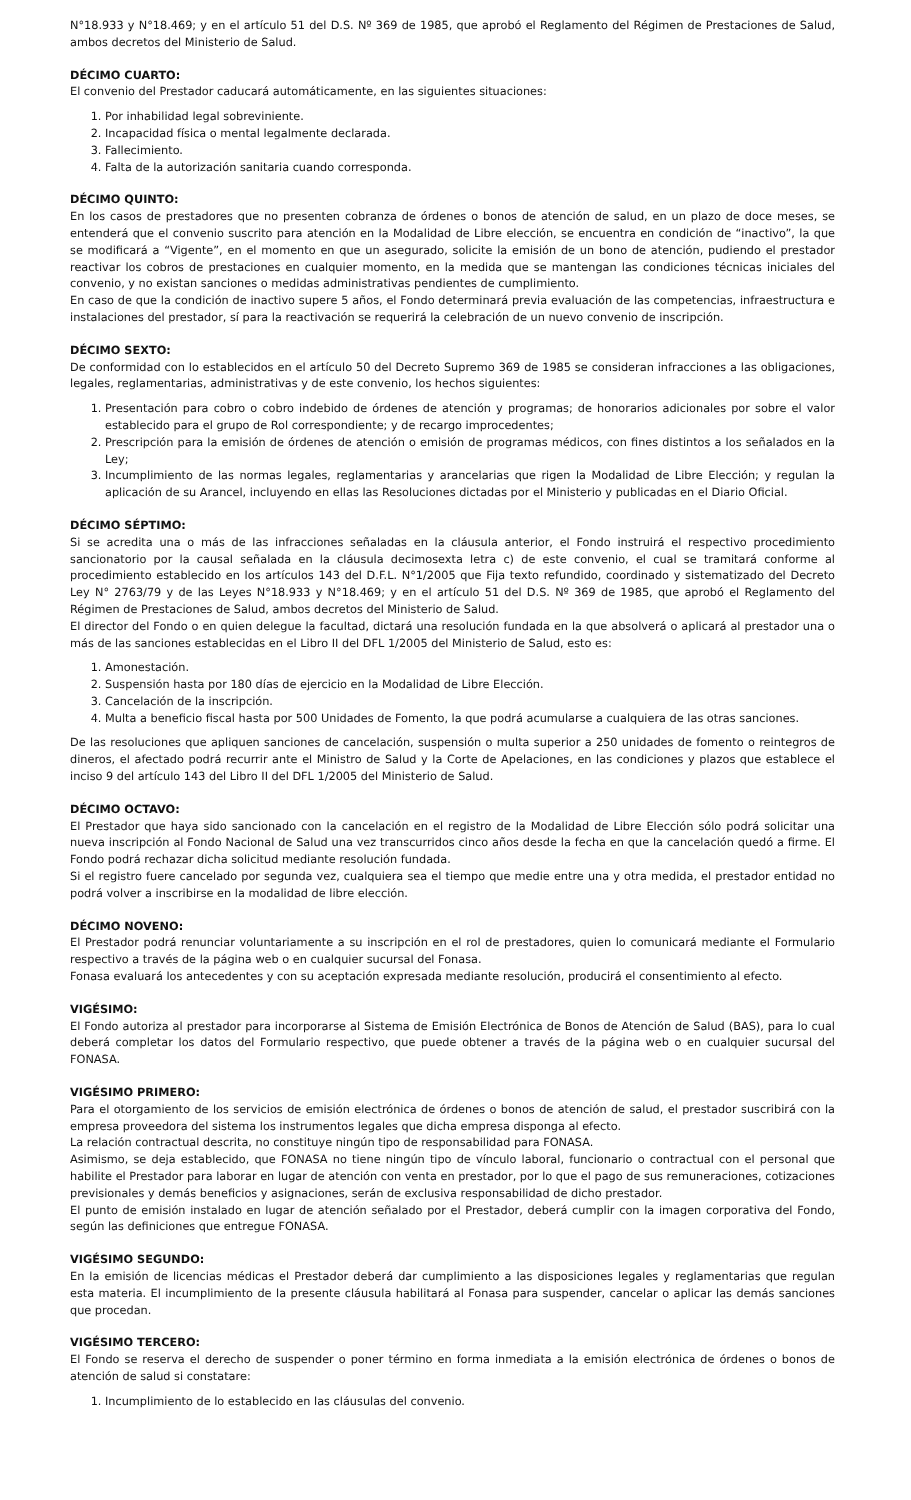N°18.933 y N°18.469; y en el artículo 51 del D.S. Nº 369 de 1985, que aprobó el Reglamento del Régimen de Prestaciones de Salud, ambos decretos del Ministerio de Salud.
DÉCIMO CUARTO:
El convenio del Prestador caducará automáticamente, en las siguientes situaciones:
1. Por inhabilidad legal sobreviniente.
2. Incapacidad física o mental legalmente declarada.
3. Fallecimiento.
4. Falta de la autorización sanitaria cuando corresponda.
DÉCIMO QUINTO:
En los casos de prestadores que no presenten cobranza de órdenes o bonos de atención de salud, en un plazo de doce meses, se entenderá que el convenio suscrito para atención en la Modalidad de Libre elección, se encuentra en condición de “inactivo”, la que se modificará a “Vigente”, en el momento en que un asegurado, solicite la emisión de un bono de atención, pudiendo el prestador reactivar los cobros de prestaciones en cualquier momento, en la medida que se mantengan las condiciones técnicas iniciales del convenio, y no existan sanciones o medidas administrativas pendientes de cumplimiento.
En caso de que la condición de inactivo supere 5 años, el Fondo determinará previa evaluación de las competencias, infraestructura e instalaciones del prestador, sí para la reactivación se requerirá la celebración de un nuevo convenio de inscripción.
DÉCIMO SEXTO:
De conformidad con lo establecidos en el artículo 50 del Decreto Supremo 369 de 1985 se consideran infracciones a las obligaciones, legales, reglamentarias, administrativas y de este convenio, los hechos siguientes:
1. Presentación para cobro o cobro indebido de órdenes de atención y programas; de honorarios adicionales por sobre el valor establecido para el grupo de Rol correspondiente; y de recargo improcedentes;
2. Prescripción para la emisión de órdenes de atención o emisión de programas médicos, con fines distintos a los señalados en la Ley;
3. Incumplimiento de las normas legales, reglamentarias y arancelarias que rigen la Modalidad de Libre Elección; y regulan la aplicación de su Arancel, incluyendo en ellas las Resoluciones dictadas por el Ministerio y publicadas en el Diario Oficial.
DÉCIMO SÉPTIMO:
Si se acredita una o más de las infracciones señaladas en la cláusula anterior, el Fondo instruirá el respectivo procedimiento sancionatorio por la causal señalada en la cláusula decimosexta letra c) de este convenio, el cual se tramitará conforme al procedimiento establecido en los artículos 143 del D.F.L. N°1/2005 que Fija texto refundido, coordinado y sistematizado del Decreto Ley N° 2763/79 y de las Leyes N°18.933 y N°18.469; y en el artículo 51 del D.S. Nº 369 de 1985, que aprobó el Reglamento del Régimen de Prestaciones de Salud, ambos decretos del Ministerio de Salud.
El director del Fondo o en quien delegue la facultad, dictará una resolución fundada en la que absolverá o aplicará al prestador una o más de las sanciones establecidas en el Libro II del DFL 1/2005 del Ministerio de Salud, esto es:
1. Amonestación.
2. Suspensión hasta por 180 días de ejercicio en la Modalidad de Libre Elección.
3. Cancelación de la inscripción.
4. Multa a beneficio fiscal hasta por 500 Unidades de Fomento, la que podrá acumularse a cualquiera de las otras sanciones.
De las resoluciones que apliquen sanciones de cancelación, suspensión o multa superior a 250 unidades de fomento o reintegros de dineros, el afectado podrá recurrir ante el Ministro de Salud y la Corte de Apelaciones, en las condiciones y plazos que establece el inciso 9 del artículo 143 del Libro II del DFL 1/2005 del Ministerio de Salud.
DÉCIMO OCTAVO:
El Prestador que haya sido sancionado con la cancelación en el registro de la Modalidad de Libre Elección sólo podrá solicitar una nueva inscripción al Fondo Nacional de Salud una vez transcurridos cinco años desde la fecha en que la cancelación quedó a firme. El Fondo podrá rechazar dicha solicitud mediante resolución fundada.
Si el registro fuere cancelado por segunda vez, cualquiera sea el tiempo que medie entre una y otra medida, el prestador entidad no podrá volver a inscribirse en la modalidad de libre elección.
DÉCIMO NOVENO:
El Prestador podrá renunciar voluntariamente a su inscripción en el rol de prestadores, quien lo comunicará mediante el Formulario respectivo a través de la página web o en cualquier sucursal del Fonasa.
Fonasa evaluará los antecedentes y con su aceptación expresada mediante resolución, producirá el consentimiento al efecto.
VIGÉSIMO:
El Fondo autoriza al prestador para incorporarse al Sistema de Emisión Electrónica de Bonos de Atención de Salud (BAS), para lo cual deberá completar los datos del Formulario respectivo, que puede obtener a través de la página web o en cualquier sucursal del FONASA.
VIGÉSIMO PRIMERO:
Para el otorgamiento de los servicios de emisión electrónica de órdenes o bonos de atención de salud, el prestador suscribirá con la empresa proveedora del sistema los instrumentos legales que dicha empresa disponga al efecto.
La relación contractual descrita, no constituye ningún tipo de responsabilidad para FONASA.
Asimismo, se deja establecido, que FONASA no tiene ningún tipo de vínculo laboral, funcionario o contractual con el personal que habilite el Prestador para laborar en lugar de atención con venta en prestador, por lo que el pago de sus remuneraciones, cotizaciones previsionales y demás beneficios y asignaciones, serán de exclusiva responsabilidad de dicho prestador.
El punto de emisión instalado en lugar de atención señalado por el Prestador, deberá cumplir con la imagen corporativa del Fondo, según las definiciones que entregue FONASA.
VIGÉSIMO SEGUNDO:
En la emisión de licencias médicas el Prestador deberá dar cumplimiento a las disposiciones legales y reglamentarias que regulan esta materia. El incumplimiento de la presente cláusula habilitará al Fonasa para suspender, cancelar o aplicar las demás sanciones que procedan.
VIGÉSIMO TERCERO:
El Fondo se reserva el derecho de suspender o poner término en forma inmediata a la emisión electrónica de órdenes o bonos de atención de salud si constatare:
1. Incumplimiento de lo establecido en las cláusulas del convenio.